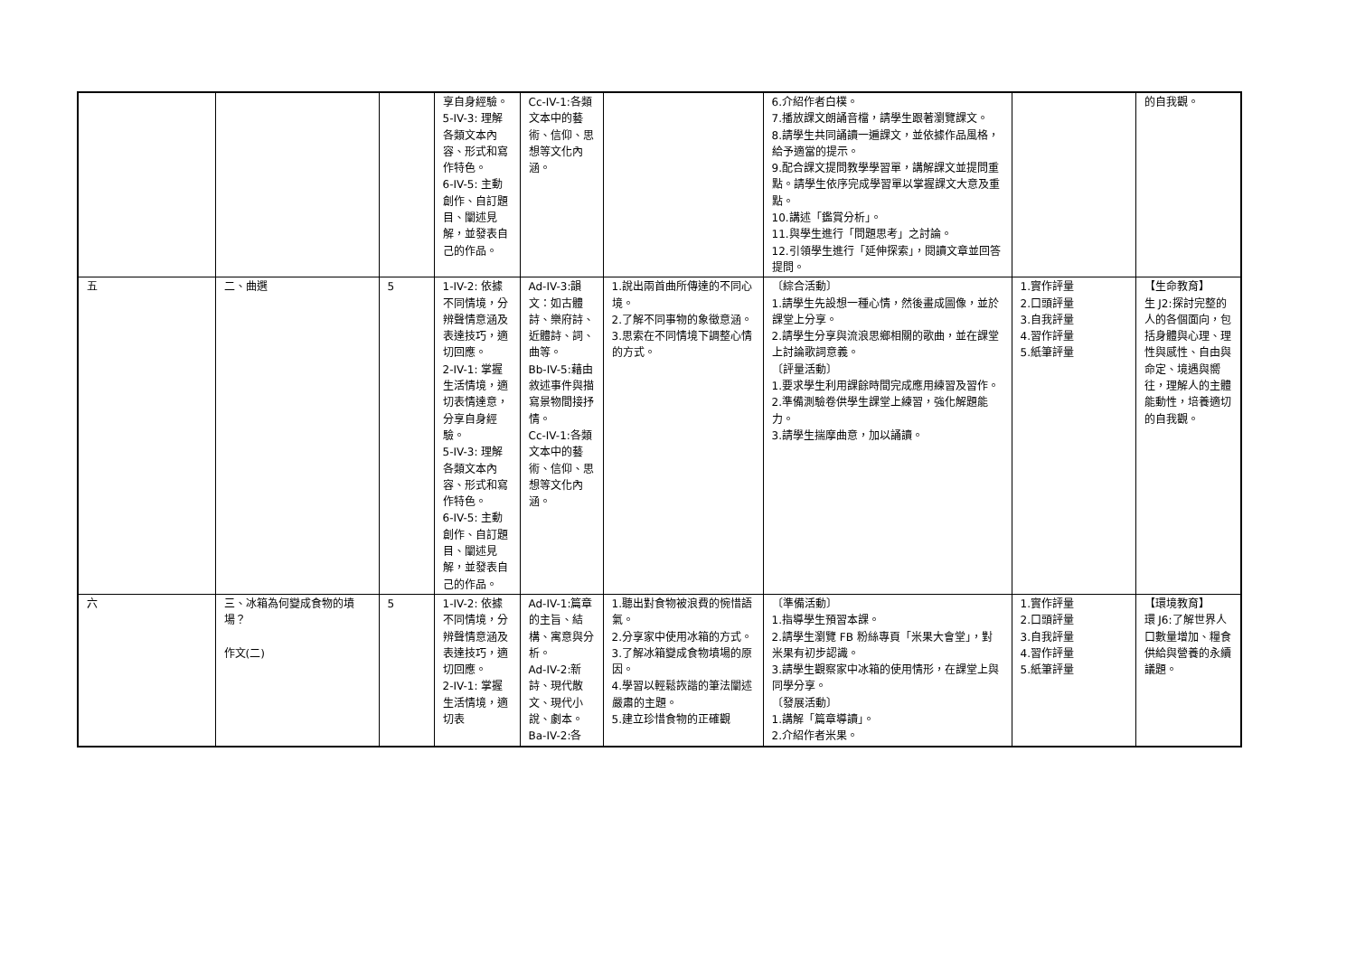| | | | 享自身經驗。 5-IV-3: 理解各類文本內容、形式和寫作特色。 6-IV-5: 主動創作、自訂題目、闡述見解，並發表自己的作品。 | Cc-IV-1:各類文本中的藝術、信仰、思想等文化內涵。 | | 6.介紹作者白樸。 7.播放課文朗誦音檔，請學生跟著瀏覽課文。 8.請學生共同誦讀一遍課文，並依據作品風格，給予適當的提示。 9.配合課文提問教學學習單，講解課文並提問重點。請學生依序完成學習單以掌握課文大意及重點。 10.講述「鑑賞分析」。 11.與學生進行「問題思考」之討論。 12.引領學生進行「延伸探索」，閱讀文章並回答提問。 | | 的自我觀。 |
| 五 | 二、曲選 | 5 | 1-IV-2: 依據不同情境，分辨聲情意涵及表達技巧，適切回應。 2-IV-1: 掌握生活情境，適切表情達意，分享自身經驗。 5-IV-3: 理解各類文本內容、形式和寫作特色。 6-IV-5: 主動創作、自訂題目、闡述見解，並發表自己的作品。 | Ad-IV-3:韻文：如古體詩、樂府詩、近體詩、詞、曲等。 Bb-IV-5:藉由敘述事件與描寫景物間接抒情。 Cc-IV-1:各類文本中的藝術、信仰、思想等文化內涵。 | 1.說出兩首曲所傳達的不同心境。 2.了解不同事物的象徵意涵。 3.思索在不同情境下調整心情的方式。 | 〔綜合活動〕 1.請學生先設想一種心情，然後畫成圖像，並於課堂上分享。 2.請學生分享與流浪思鄉相關的歌曲，並在課堂上討論歌詞意義。 〔評量活動〕 1.要求學生利用課餘時間完成應用練習及習作。 2.準備測驗卷供學生課堂上練習，強化解題能力。 3.請學生揣摩曲意，加以誦讀。 | 1.實作評量 2.口頭評量 3.自我評量 4.習作評量 5.紙筆評量 | 【生命教育】 生 J2:探討完整的人的各個面向，包括身體與心理、理性與感性、自由與命定、境遇與嚮往，理解人的主體能動性，培養適切的自我觀。 |
| 六 | 三、冰箱為何變成食物的墳場？ 作文(二) | 5 | 1-IV-2: 依據不同情境，分辨聲情意涵及表達技巧，適切回應。 2-IV-1: 掌握生活情境，適切表 | Ad-IV-1:篇章的主旨、結構、寓意與分析。 Ad-IV-2:新詩、現代散文、現代小說、劇本。 Ba-IV-2:各 | 1.聽出對食物被浪費的惋惜語氣。 2.分享家中使用冰箱的方式。 3.了解冰箱變成食物墳場的原因。 4.學習以輕鬆詼諧的筆法闡述嚴肅的主題。 5.建立珍惜食物的正確觀 | 〔準備活動〕 1.指導學生預習本課。 2.請學生瀏覽 FB 粉絲專頁「米果大會堂」，對米果有初步認識。 3.請學生觀察家中冰箱的使用情形，在課堂上與同學分享。 〔發展活動〕 1.講解「篇章導讀」。 2.介紹作者米果。 | 1.實作評量 2.口頭評量 3.自我評量 4.習作評量 5.紙筆評量 | 【環境教育】 環 J6:了解世界人口數量增加、糧食供給與營養的永續議題。 |